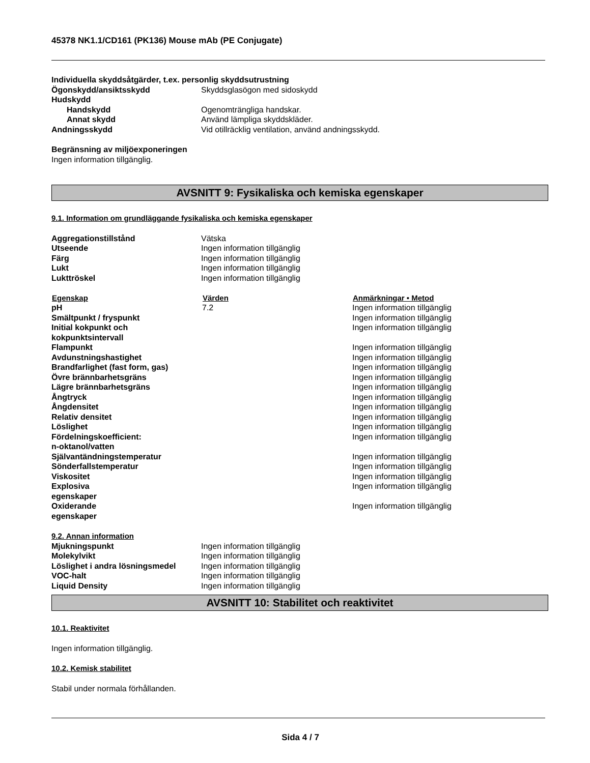45378 NK1.1/CD161 (PK136) Mouse mAb (PE Conjugate)
Individuella skyddsåtgärder, t.ex. personlig skyddsutrustning
| Ögonskydd/ansiktsskydd | Skyddsglasögon med sidoskydd |
| Hudskydd | |
| Handskydd | Ogenomträngliga handskar. |
| Annat skydd | Använd lämpliga skyddskläder. |
| Andningsskydd | Vid otillräcklig ventilation, använd andningsskydd. |
Begränsning av miljöexponeringen
Ingen information tillgänglig.
AVSNITT 9: Fysikaliska och kemiska egenskaper
9.1. Information om grundläggande fysikaliska och kemiska egenskaper
| Aggregationstillstånd | Vätska |
| Utseende | Ingen information tillgänglig |
| Färg | Ingen information tillgänglig |
| Lukt | Ingen information tillgänglig |
| Lukttröskel | Ingen information tillgänglig |
| Egenskap | Värden | Anmärkningar • Metod |
| --- | --- | --- |
| pH | 7.2 | Ingen information tillgänglig |
| Smältpunkt / fryspunkt | | Ingen information tillgänglig |
| Initial kokpunkt och kokpunktsintervall | | Ingen information tillgänglig |
| Flampunkt | | Ingen information tillgänglig |
| Avdunstningshastighet | | Ingen information tillgänglig |
| Brandfarlighet (fast form, gas) | | Ingen information tillgänglig |
| Övre brännbarhetsgräns | | Ingen information tillgänglig |
| Lägre brännbarhetsgräns | | Ingen information tillgänglig |
| Ångtryck | | Ingen information tillgänglig |
| Ångdensitet | | Ingen information tillgänglig |
| Relativ densitet | | Ingen information tillgänglig |
| Löslighet | | Ingen information tillgänglig |
| Fördelningskoefficient: n-oktanol/vatten | | Ingen information tillgänglig |
| Självantändningstemperatur | | Ingen information tillgänglig |
| Sönderfallstemperatur | | Ingen information tillgänglig |
| Viskositet | | Ingen information tillgänglig |
| Explosiva egenskaper | | Ingen information tillgänglig |
| Oxiderande egenskaper | | Ingen information tillgänglig |
9.2. Annan information
| Mjukningspunkt | Ingen information tillgänglig |
| Molekylvikt | Ingen information tillgänglig |
| Löslighet i andra lösningsmedel | Ingen information tillgänglig |
| VOC-halt | Ingen information tillgänglig |
| Liquid Density | Ingen information tillgänglig |
AVSNITT 10: Stabilitet och reaktivitet
10.1. Reaktivitet
Ingen information tillgänglig.
10.2. Kemisk stabilitet
Stabil under normala förhållanden.
Sida 4 / 7